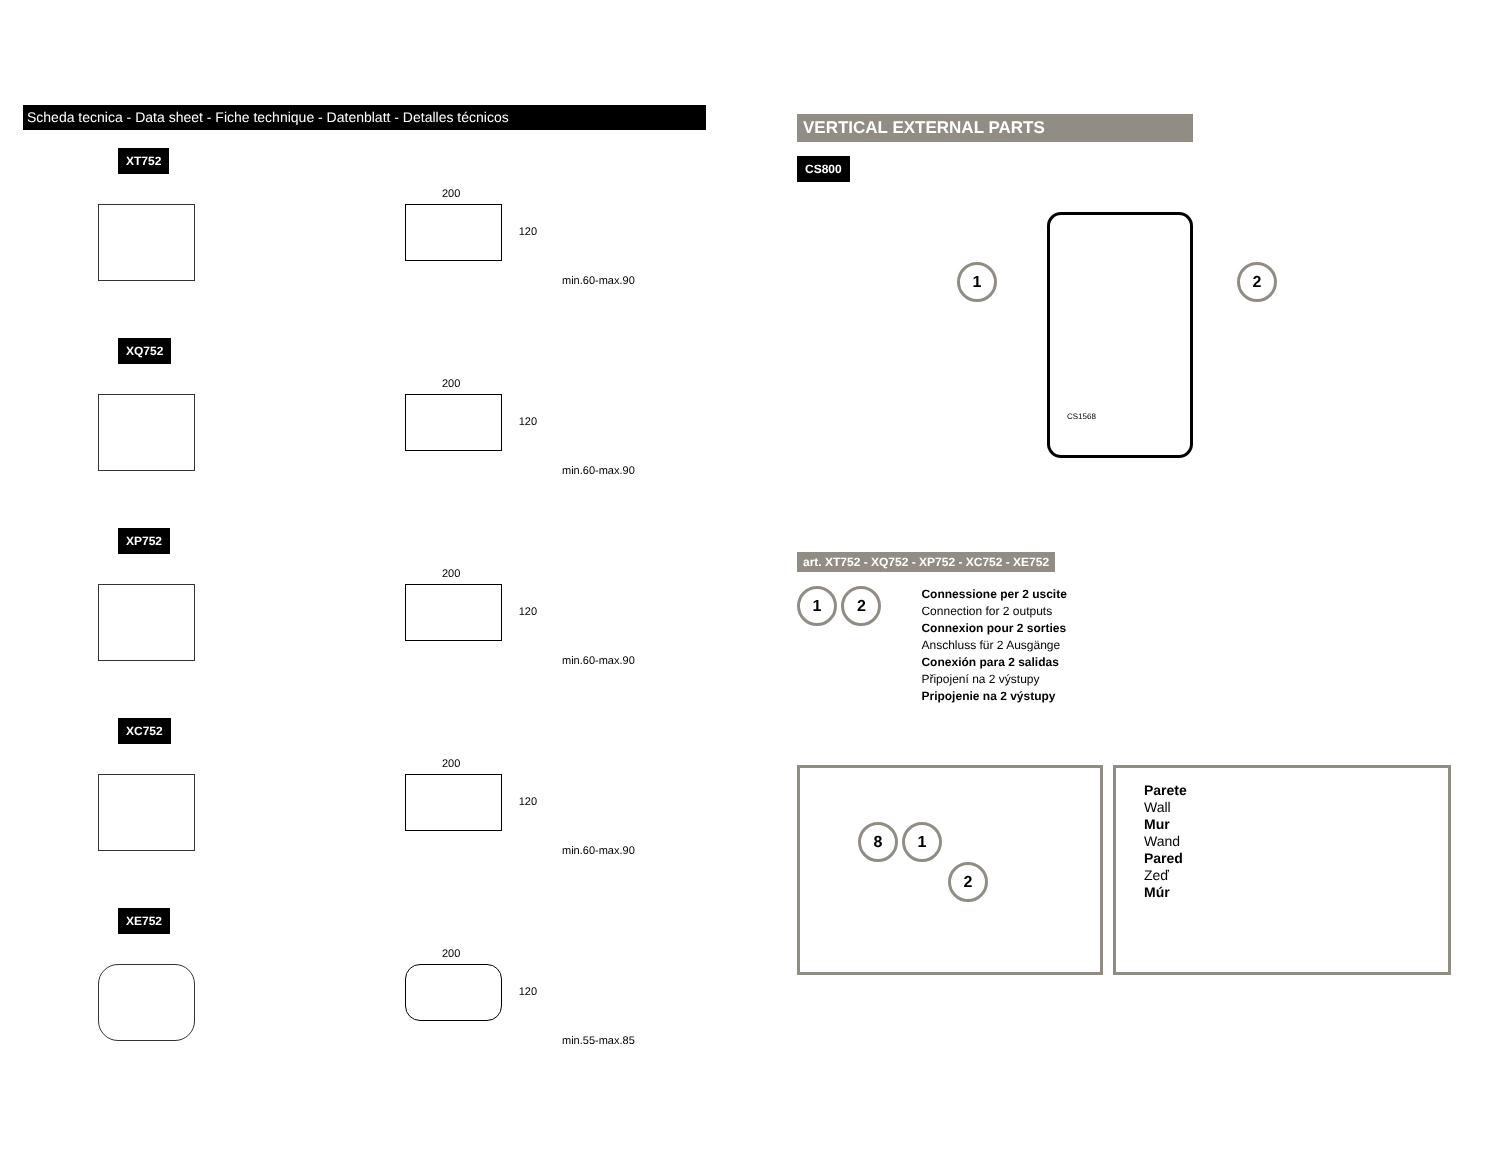Scheda tecnica - Data sheet - Fiche technique - Datenblatt - Detalles técnicos
XT752
200
120
min.60-max.90
XQ752
200
120
min.60-max.90
XP752
200
120
min.60-max.90
XC752
200
120
min.60-max.90
XE752
200
120
min.55-max.85
VERTICAL EXTERNAL PARTS
CS800
1 2
CS1568
art. XT752 - XQ752 - XP752 - XC752 - XE752
1 2
Connessione per 2 uscite
Connection for 2 outputs
Connexion pour 2 sorties
Anschluss für 2 Ausgänge
Conexión para 2 salidas
Připojení na 2 výstupy
Pripojenie na 2 výstupy
8 1 2
Parete
Wall
Mur
Wand
Pared
Zeď
Múr